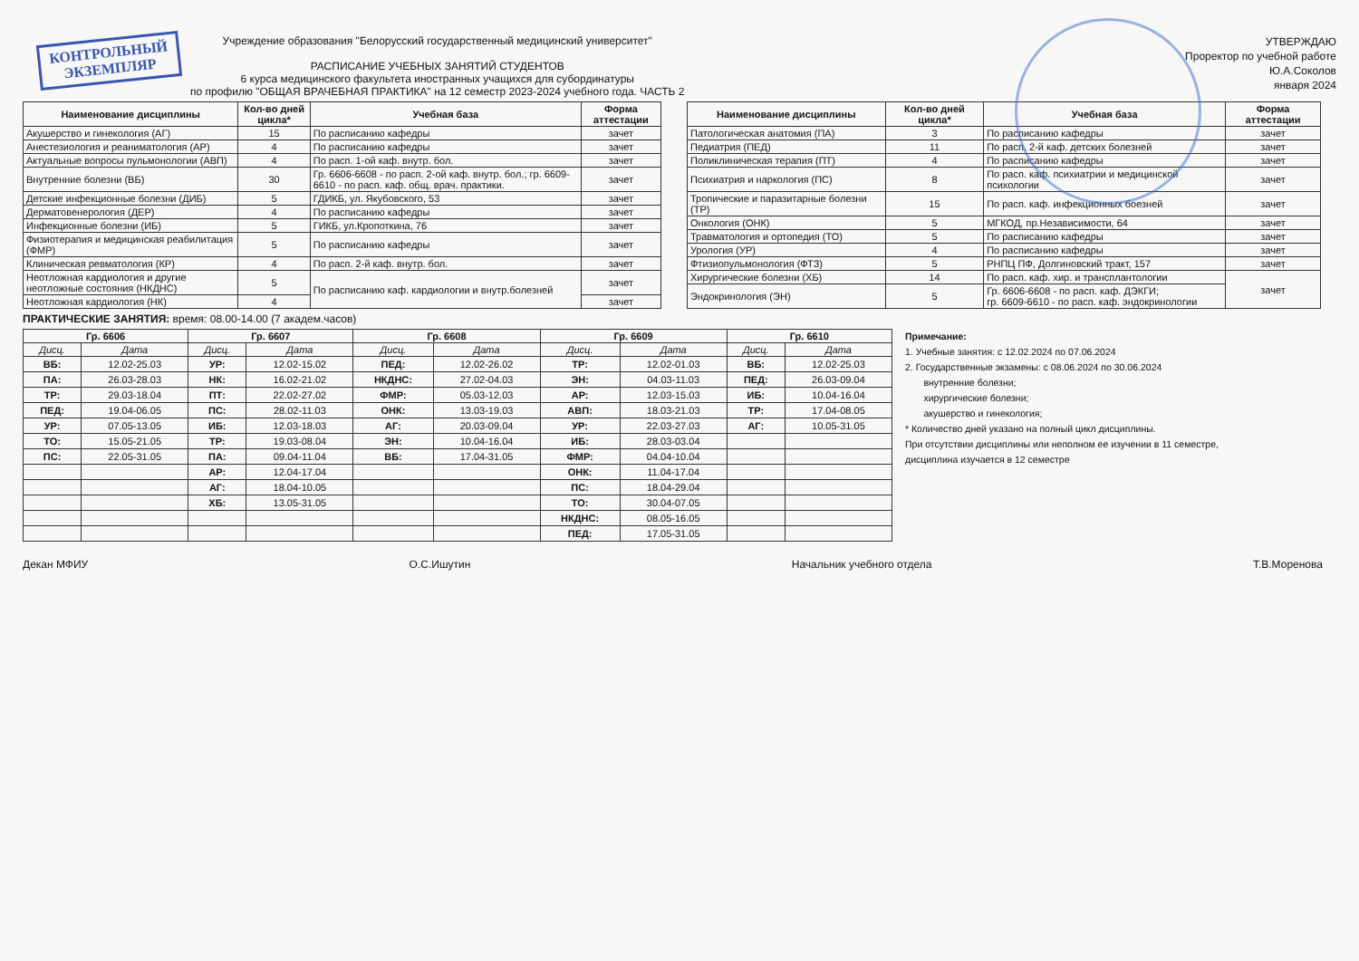КОНТРОЛЬНЫЙ
ЭКЗЕМПЛЯР
Учреждение образования "Белорусский государственный медицинский университет"
РАСПИСАНИЕ УЧЕБНЫХ ЗАНЯТИЙ СТУДЕНТОВ
6 курса медицинского факультета иностранных учащихся для субординатуры
по профилю "ОБЩАЯ ВРАЧЕБНАЯ ПРАКТИКА" на 12 семестр 2023-2024 учебного года. ЧАСТЬ 2
УТВЕРЖДАЮ
Проректор по учебной работе
Ю.А.Соколов
января 2024
| Наименование дисциплины | Кол-во дней цикла* | Учебная база | Форма аттестации |
| --- | --- | --- | --- |
| Акушерство и гинекология (АГ) | 15 | По расписанию кафедры | зачет |
| Анестезиология и реаниматология (АР) | 4 | По расписанию кафедры | зачет |
| Актуальные вопросы пульмонологии (АВП) | 4 | По расп. 1-ой каф. внутр. бол. | зачет |
| Внутренние болезни (ВБ) | 30 | Гр. 6606-6608 - по расп. 2-ой каф. внутр. бол.; гр. 6609-6610 - по расп. каф. общ. врач. практики. | зачет |
| Детские инфекционные болезни (ДИБ) | 5 | ГДИКБ, ул. Якубовского, 53 | зачет |
| Дерматовенерология (ДЕР) | 4 | По расписанию кафедры | зачет |
| Инфекционные болезни (ИБ) | 5 | ГИКБ, ул.Кропоткина, 76 | зачет |
| Физиотерапия и медицинская реабилитация (ФМР) | 5 | По расписанию кафедры | зачет |
| Клиническая ревматология (КР) | 4 | По расп. 2-й каф. внутр. бол. | зачет |
| Неотложная кардиология и другие неотложные состояния (НКДНС) | 5 | По расписанию каф. кардиологии и внутр.болезней | зачет |
| Неотложная кардиология (НК) | 4 | | зачет |
| Наименование дисциплины | Кол-во дней цикла* | Учебная база | Форма аттестации |
| --- | --- | --- | --- |
| Патологическая анатомия (ПА) | 3 | По расписанию кафедры | зачет |
| Педиатрия (ПЕД) | 11 | По расп. 2-й каф. детских болезней | зачет |
| Поликлиническая терапия (ПТ) | 4 | По расписанию кафедры | зачет |
| Психиатрия и наркология (ПС) | 8 | По расп. каф. психиатрии и медицинской психологии | зачет |
| Тропические и паразитарные болезни (ТР) | 15 | По расп. каф. инфекционных боезней | зачет |
| Онкология (ОНК) | 5 | МГКОД, пр.Независимости, 64 | зачет |
| Травматология и ортопедия (ТО) | 5 | По расписанию кафедры | зачет |
| Урология (УР) | 4 | По расписанию кафедры | зачет |
| Фтизиопульмонология (ФТЗ) | 5 | РНПЦ ПФ, Долгиновский тракт, 157 | зачет |
| Хирургические болезни (ХБ) | 14 | По расп. каф. хир. и трансплантологии | зачет |
| Эндокринология (ЭН) | 5 | Гр. 6606-6608 - по расп. каф. ДЭКГИ; гр. 6609-6610 - по расп. каф. эндокринологии | |
ПРАКТИЧЕСКИЕ ЗАНЯТИЯ: время: 08.00-14.00 (7 академ.часов)
| Гр. 6606 | | Гр. 6607 | | Гр. 6608 | | Гр. 6609 | | Гр. 6610 | |
| --- | --- | --- | --- | --- | --- | --- | --- | --- | --- |
| Дисц. | Дата | Дисц. | Дата | Дисц. | Дата | Дисц. | Дата | Дисц. | Дата |
| ВБ: | 12.02-25.03 | УР: | 12.02-15.02 | ПЕД: | 12.02-26.02 | ТР: | 12.02-01.03 | ВБ: | 12.02-25.03 |
| ПА: | 26.03-28.03 | НК: | 16.02-21.02 | НКДНС: | 27.02-04.03 | ЭН: | 04.03-11.03 | ПЕД: | 26.03-09.04 |
| ТР: | 29.03-18.04 | ПТ: | 22.02-27.02 | ФМР: | 05.03-12.03 | АР: | 12.03-15.03 | ИБ: | 10.04-16.04 |
| ПЕД: | 19.04-06.05 | ПС: | 28.02-11.03 | ОНК: | 13.03-19.03 | АВП: | 18.03-21.03 | ТР: | 17.04-08.05 |
| УР: | 07.05-13.05 | ИБ: | 12.03-18.03 | АГ: | 20.03-09.04 | УР: | 22.03-27.03 | АГ: | 10.05-31.05 |
| ТО: | 15.05-21.05 | ТР: | 19.03-08.04 | ЭН: | 10.04-16.04 | ИБ: | 28.03-03.04 | | |
| ПС: | 22.05-31.05 | ПА: | 09.04-11.04 | ВБ: | 17.04-31.05 | ФМР: | 04.04-10.04 | | |
| | | АР: | 12.04-17.04 | | | ОНК: | 11.04-17.04 | | |
| | | АГ: | 18.04-10.05 | | | ПС: | 18.04-29.04 | | |
| | | ХБ: | 13.05-31.05 | | | ТО: | 30.04-07.05 | | |
| | | | | | | НКДНС: | 08.05-16.05 | | |
| | | | | | | ПЕД: | 17.05-31.05 | | |
Примечание:
1. Учебные занятия: с 12.02.2024 по 07.06.2024
2. Государственные экзамены: с 08.06.2024 по 30.06.2024
внутренние болезни;
хирургические болезни;
акушерство и гинекология;
* Количество дней указано на полный цикл дисциплины.
При отсутствии дисциплины или неполном ее изучении в 11 семестре,
дисциплина изучается в 12 семестре
Декан МФИУ О.С.Ишутин Начальник учебного отдела Т.В.Моренова